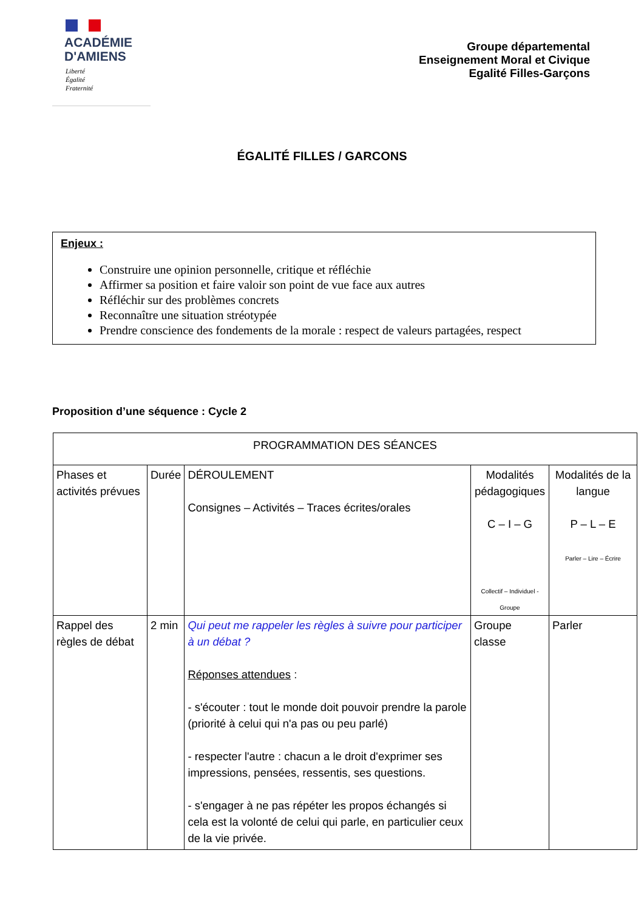ACADÉMIE
D'AMIENS
Liberté
Égalité
Fraternité
Groupe départemental
Enseignement Moral et Civique
Egalité Filles-Garçons
ÉGALITÉ FILLES / GARCONS
Enjeux :
Construire une opinion personnelle, critique et réfléchie
Affirmer sa position et faire valoir son point de vue face aux autres
Réfléchir sur des problèmes concrets
Reconnaître une situation stréotypée
Prendre conscience des fondements de la morale : respect de valeurs partagées, respect
Proposition d’une séquence : Cycle 2
| PROGRAMMATION DES SÉANCES | | | | |
| --- | --- | --- | --- | --- |
| Phases et activités prévues | Durée | DÉROULEMENT Consignes – Activités – Traces écrites/orales | Modalités pédagogiques C – I – G Collectif – Individuel - Groupe | Modalités de la langue P – L – E Parler – Lire – Écrire |
| Rappel des règles de débat | 2 min | Qui peut me rappeler les règles à suivre pour participer à un débat ? Réponses attendues : - s'écouter : tout le monde doit pouvoir prendre la parole (priorité à celui qui n'a pas ou peu parlé) - respecter l'autre : chacun a le droit d'exprimer ses impressions, pensées, ressentis, ses questions. - s'engager à ne pas répéter les propos échangés si cela est la volonté de celui qui parle, en particulier ceux de la vie privée. | Groupe classe | Parler |